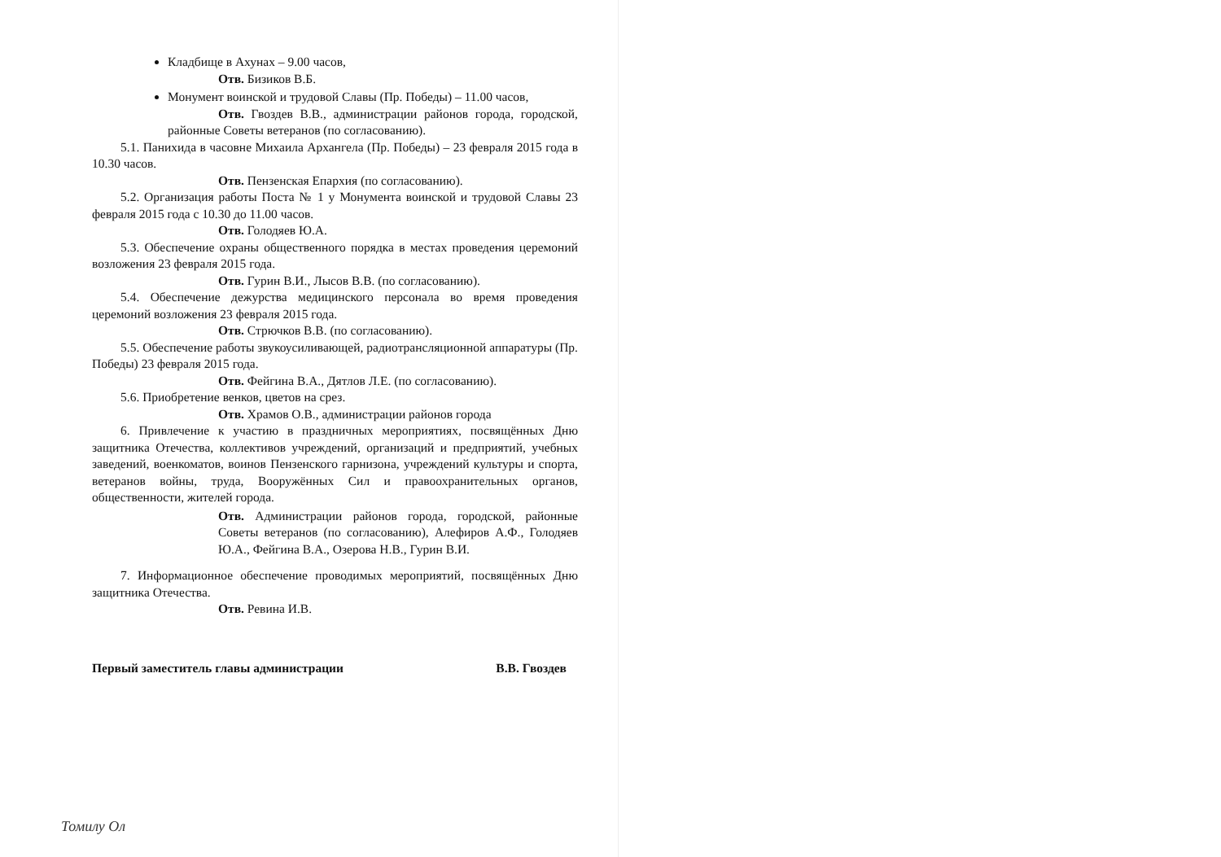Кладбище в Ахунах – 9.00 часов,
Отв. Бизиков В.Б.
Монумент воинской и трудовой Славы (Пр. Победы) – 11.00 часов,
Отв. Гвоздев В.В., администрации районов города, городской, районные Советы ветеранов (по согласованию).
5.1. Панихида в часовне Михаила Архангела (Пр. Победы) – 23 февраля 2015 года в 10.30 часов.
Отв. Пензенская Епархия (по согласованию).
5.2. Организация работы Поста № 1 у Монумента воинской и трудовой Славы 23 февраля 2015 года с 10.30 до 11.00 часов.
Отв. Голодяев Ю.А.
5.3. Обеспечение охраны общественного порядка в местах проведения церемоний возложения 23 февраля 2015 года.
Отв. Гурин В.И., Лысов В.В. (по согласованию).
5.4. Обеспечение дежурства медицинского персонала во время проведения церемоний возложения 23 февраля 2015 года.
Отв. Стрючков В.В. (по согласованию).
5.5. Обеспечение работы звукоусиливающей, радиотрансляционной аппаратуры (Пр. Победы) 23 февраля 2015 года.
Отв. Фейгина В.А., Дятлов Л.Е. (по согласованию).
5.6. Приобретение венков, цветов на срез.
Отв. Храмов О.В., администрации районов города
6. Привлечение к участию в праздничных мероприятиях, посвящённых Дню защитника Отечества, коллективов учреждений, организаций и предприятий, учебных заведений, военкоматов, воинов Пензенского гарнизона, учреждений культуры и спорта, ветеранов войны, труда, Вооружённых Сил и правоохранительных органов, общественности, жителей города.
Отв. Администрации районов города, городской, районные Советы ветеранов (по согласованию), Алефиров А.Ф., Голодяев Ю.А., Фейгина В.А., Озерова Н.В., Гурин В.И.
7. Информационное обеспечение проводимых мероприятий, посвящённых Дню защитника Отечества.
Отв. Ревина И.В.
Первый заместитель главы администрации В.В. Гвоздев
Томилу Ол